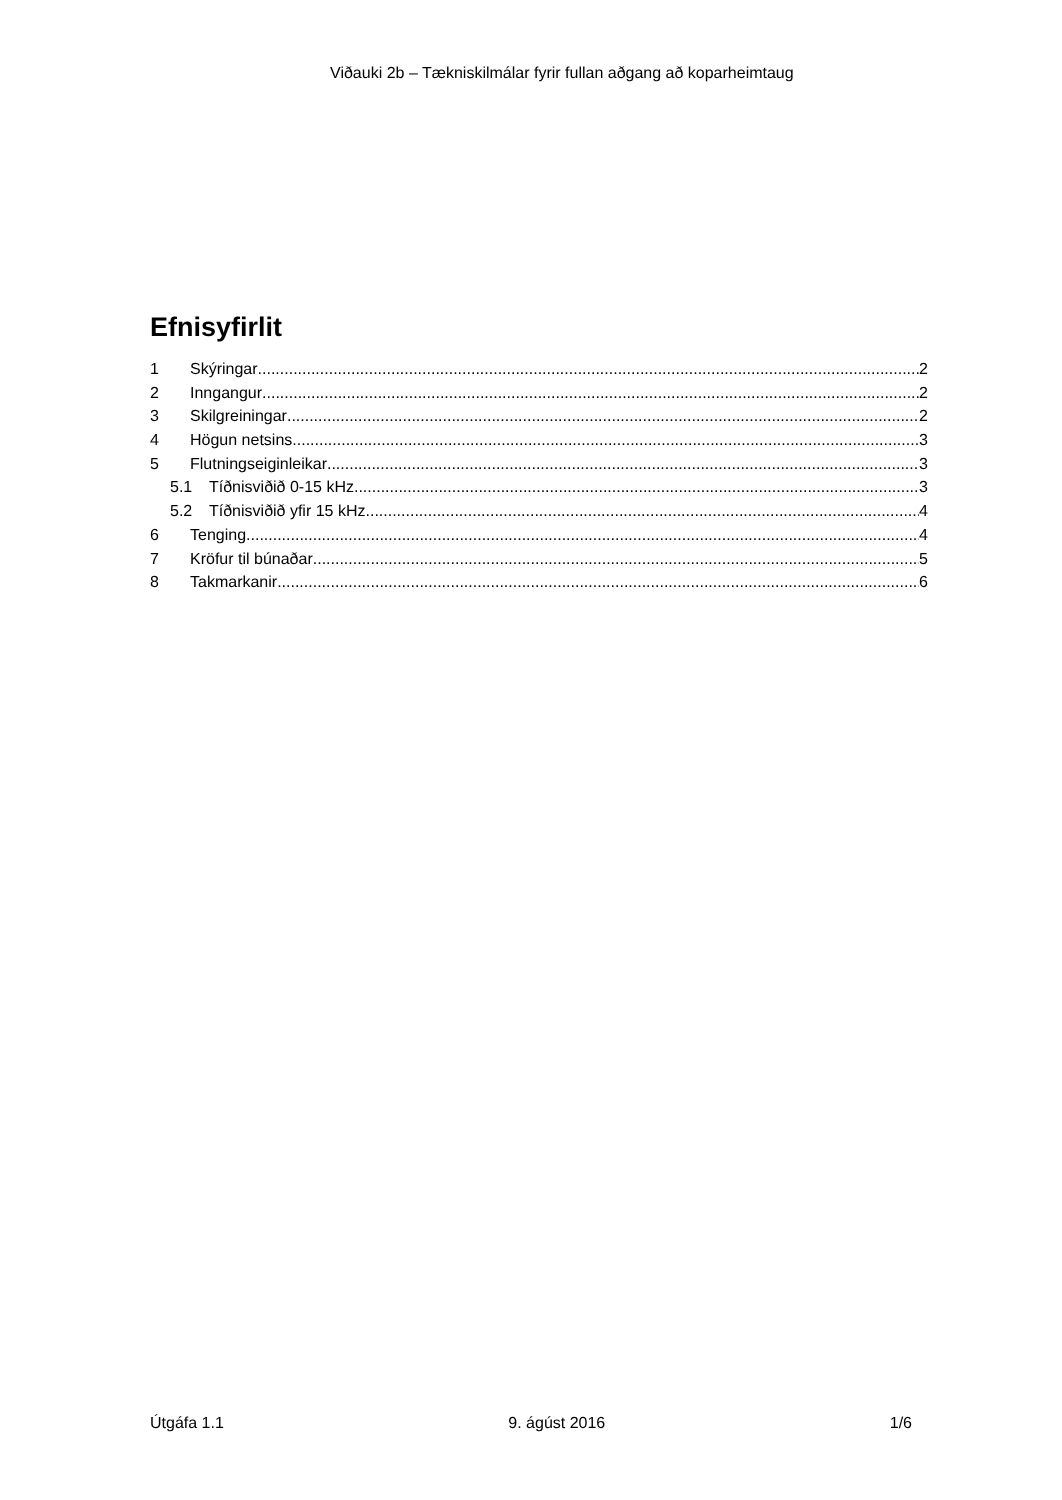Viðauki 2b – Tækniskilmálar fyrir fullan aðgang að koparheimtaug
Efnisyfirlit
1 Skýringar 2
2 Inngangur 2
3 Skilgreiningar 2
4 Högun netsins 3
5 Flutningseiginleikar 3
5.1 Tíðnisviðið 0-15 kHz 3
5.2 Tíðnisviðið yfir 15 kHz 4
6 Tenging 4
7 Kröfur til búnaðar 5
8 Takmarkanir 6
Útgáfa 1.1 9. ágúst 2016 1/6